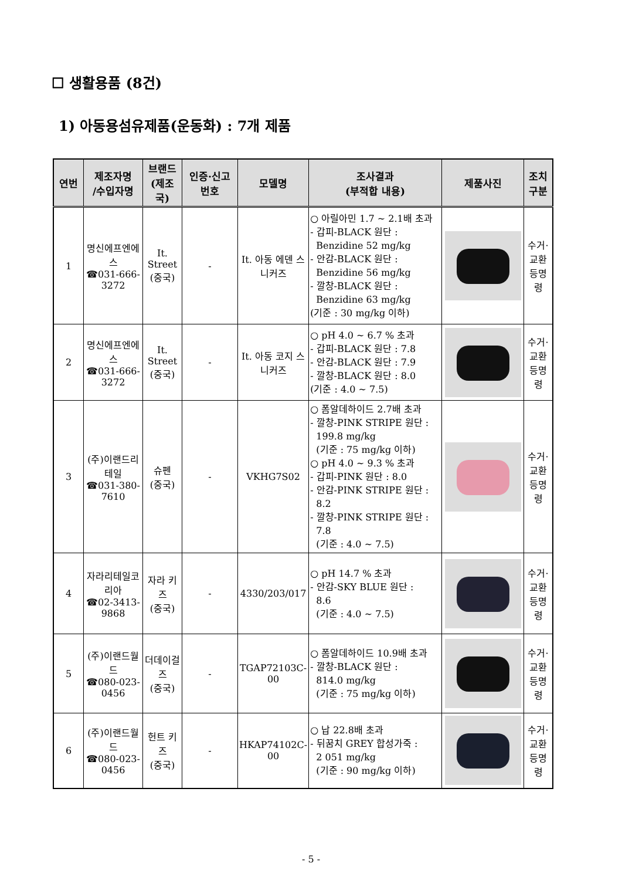☐ 생활용품 (8건)
1) 아동용섬유제품(운동화) : 7개 제품
| 연번 | 제조자명 /수입자명 | 브랜드 (제조국) | 인증·신고 번호 | 모델명 | 조사결과 (부적합 내용) | 제품사진 | 조치 구분 |
| --- | --- | --- | --- | --- | --- | --- | --- |
| 1 | 명신에프엔에스 ☎031-666-3272 | It. Street (중국) | - | It. 아동 에덴 스니커즈 | ○ 아릴아민 1.7 ~ 2.1배 초과 - 갑피-BLACK 원단 : Benzidine 52 mg/kg - 안감-BLACK 원단 : Benzidine 56 mg/kg - 깔창-BLACK 원단 : Benzidine 63 mg/kg (기준 : 30 mg/kg 이하) | | 수거·교환등명령 |
| 2 | 명신에프엔에스 ☎031-666-3272 | It. Street (중국) | - | It. 아동 코지 스니커즈 | ○ pH 4.0 ~ 6.7 % 초과 - 갑피-BLACK 원단 : 7.8 - 안감-BLACK 원단 : 7.9 - 깔창-BLACK 원단 : 8.0 (기준 : 4.0 ~ 7.5) | | 수거·교환등명령 |
| 3 | (주)이랜드리테일 ☎031-380-7610 | 슈펜 (중국) | - | VKHG7S02 | ○ 폼알데하이드 2.7배 초과 - 깔창-PINK STRIPE 원단 : 199.8 mg/kg (기준 : 75 mg/kg 이하) ○ pH 4.0 ~ 9.3 % 초과 - 갑피-PINK 원단 : 8.0 - 안감-PINK STRIPE 원단 : 8.2 - 깔창-PINK STRIPE 원단 : 7.8 (기준 : 4.0 ~ 7.5) | | 수거·교환등명령 |
| 4 | 자라리테일코리아 ☎02-3413-9868 | 자라 키즈 (중국) | - | 4330/203/017 | ○ pH 14.7 % 초과 - 안감-SKY BLUE 원단 : 8.6 (기준 : 4.0 ~ 7.5) | | 수거·교환등명령 |
| 5 | (주)이랜드월드 ☎080-023-0456 | 더데이걸즈 (중국) | - | TGAP72103C-00 | ○ 폼알데하이드 10.9배 초과 - 깔창-BLACK 원단 : 814.0 mg/kg (기준 : 75 mg/kg 이하) | | 수거·교환등명령 |
| 6 | (주)이랜드월드 ☎080-023-0456 | 헌트 키즈 (중국) | - | HKAP74102C-00 | ○ 납 22.8배 초과 - 뒤꿈치 GREY 합성가죽 : 2 051 mg/kg (기준 : 90 mg/kg 이하) | | 수거·교환등명령 |
- 5 -